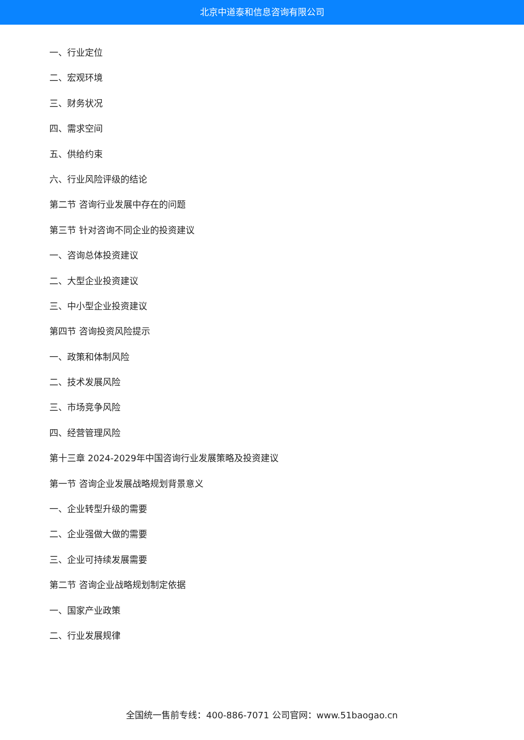北京中道泰和信息咨询有限公司
一、行业定位
二、宏观环境
三、财务状况
四、需求空间
五、供给约束
六、行业风险评级的结论
第二节 咨询行业发展中存在的问题
第三节 针对咨询不同企业的投资建议
一、咨询总体投资建议
二、大型企业投资建议
三、中小型企业投资建议
第四节 咨询投资风险提示
一、政策和体制风险
二、技术发展风险
三、市场竞争风险
四、经营管理风险
第十三章 2024-2029年中国咨询行业发展策略及投资建议
第一节 咨询企业发展战略规划背景意义
一、企业转型升级的需要
二、企业强做大做的需要
三、企业可持续发展需要
第二节 咨询企业战略规划制定依据
一、国家产业政策
二、行业发展规律
全国统一售前专线：400-886-7071 公司官网：www.51baogao.cn